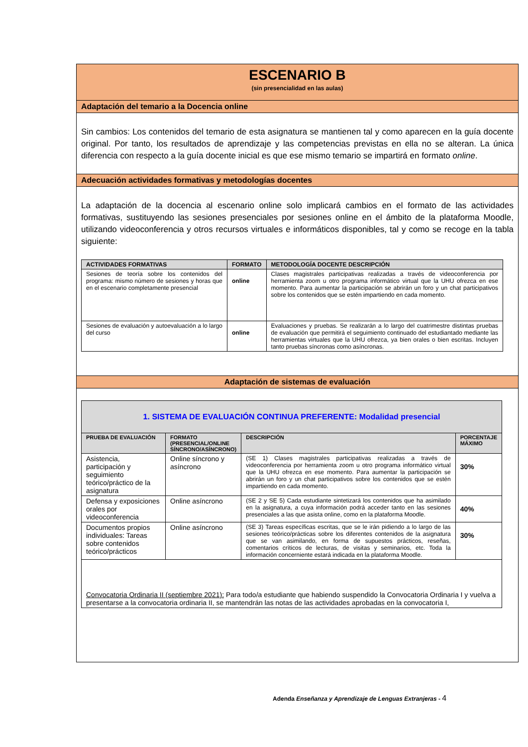ESCENARIO B
(sin presencialidad en las aulas)
Adaptación del temario a la Docencia online
Sin cambios: Los contenidos del temario de esta asignatura se mantienen tal y como aparecen en la guía docente original. Por tanto, los resultados de aprendizaje y las competencias previstas en ella no se alteran. La única diferencia con respecto a la guía docente inicial es que ese mismo temario se impartirá en formato online.
Adecuación actividades formativas y metodologías docentes
La adaptación de la docencia al escenario online solo implicará cambios en el formato de las actividades formativas, sustituyendo las sesiones presenciales por sesiones online en el ámbito de la plataforma Moodle, utilizando videoconferencia y otros recursos virtuales e informáticos disponibles, tal y como se recoge en la tabla siguiente:
| ACTIVIDADES FORMATIVAS | FORMATO | METODOLOGÍA DOCENTE DESCRIPCIÓN |
| --- | --- | --- |
| Sesiones de teoría sobre los contenidos del programa: mismo número de sesiones y horas que en el escenario completamente presencial | online | Clases magistrales participativas realizadas a través de videoconferencia por herramienta zoom u otro programa informático virtual que la UHU ofrezca en ese momento. Para aumentar la participación se abrirán un foro y un chat participativos sobre los contenidos que se estén impartiendo en cada momento. |
| Sesiones de evaluación y autoevaluación a lo largo del curso | online | Evaluaciones y pruebas. Se realizarán a lo largo del cuatrimestre distintas pruebas de evaluación que permitirá el seguimiento continuado del estudiantado mediante las herramientas virtuales que la UHU ofrezca, ya bien orales o bien escritas. Incluyen tanto pruebas síncronas como asíncronas. |
Adaptación de sistemas de evaluación
| 1. SISTEMA DE EVALUACIÓN CONTINUA PREFERENTE: Modalidad presencial | | | |
| --- | --- | --- | --- |
| PRUEBA DE EVALUACIÓN | FORMATO (PRESENCIAL/ONLINE SÍNCRONO/ASÍNCRONO) | DESCRIPCIÓN | PORCENTAJE MÁXIMO |
| Asistencia, participación y seguimiento teórico/práctico de la asignatura | Online síncrono y asíncrono | (SE 1) Clases magistrales participativas realizadas a través de videoconferencia por herramienta zoom u otro programa informático virtual que la UHU ofrezca en ese momento. Para aumentar la participación se abrirán un foro y un chat participativos sobre los contenidos que se estén impartiendo en cada momento. | 30% |
| Defensa y exposiciones orales por videoconferencia | Online asíncrono | (SE 2 y SE 5) Cada estudiante sintetizará los contenidos que ha asimilado en la asignatura, a cuya información podrá acceder tanto en las sesiones presenciales a las que asista online, como en la plataforma Moodle. | 40% |
| Documentos propios individuales: Tareas sobre contenidos teórico/prácticos | Online asíncrono | (SE 3) Tareas específicas escritas, que se le irán pidiendo a lo largo de las sesiones teórico/prácticas sobre los diferentes contenidos de la asignatura que se van asimilando, en forma de supuestos prácticos, reseñas, comentarios críticos de lecturas, de visitas y seminarios, etc. Toda la información concerniente estará indicada en la plataforma Moodle. | 30% |
| Convocatoria Ordinaria II (septiembre 2021): Para todo/a estudiante que habiendo suspendido la Convocatoria Ordinaria I y vuelva a presentarse a la convocatoria ordinaria II, se mantendrán las notas de las actividades aprobadas en la convocatoria I, | | | |
Adenda Enseñanza y Aprendizaje de Lenguas Extranjeras - 4